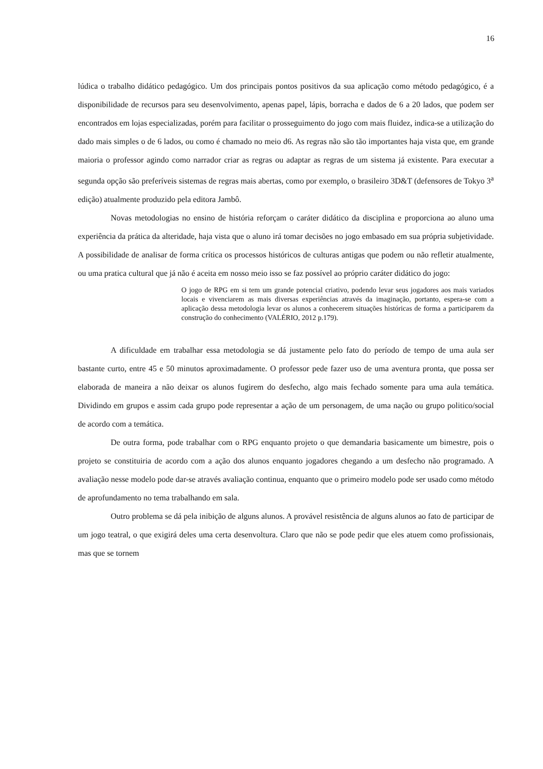16
lúdica o trabalho didático pedagógico. Um dos principais pontos positivos da sua aplicação como método pedagógico, é a disponibilidade de recursos para seu desenvolvimento, apenas papel, lápis, borracha e dados de 6 a 20 lados, que podem ser encontrados em lojas especializadas, porém para facilitar o prosseguimento do jogo com mais fluidez, indica-se a utilização do dado mais simples o de 6 lados, ou como é chamado no meio d6. As regras não são tão importantes haja vista que, em grande maioria o professor agindo como narrador criar as regras ou adaptar as regras de um sistema já existente. Para executar a segunda opção são preferíveis sistemas de regras mais abertas, como por exemplo, o brasileiro 3D&T (defensores de Tokyo 3<sup>a</sup> edição) atualmente produzido pela editora Jambô.
Novas metodologias no ensino de história reforçam o caráter didático da disciplina e proporciona ao aluno uma experiência da prática da alteridade, haja vista que o aluno irá tomar decisões no jogo embasado em sua própria subjetividade. A possibilidade de analisar de forma crítica os processos históricos de culturas antigas que podem ou não refletir atualmente, ou uma pratica cultural que já não é aceita em nosso meio isso se faz possível ao próprio caráter didático do jogo:
O jogo de RPG em si tem um grande potencial criativo, podendo levar seus jogadores aos mais variados locais e vivenciarem as mais diversas experiências através da imaginação, portanto, espera-se com a aplicação dessa metodologia levar os alunos a conhecerem situações históricas de forma a participarem da construção do conhecimento (VALÉRIO, 2012 p.179).
A dificuldade em trabalhar essa metodologia se dá justamente pelo fato do período de tempo de uma aula ser bastante curto, entre 45 e 50 minutos aproximadamente. O professor pede fazer uso de uma aventura pronta, que possa ser elaborada de maneira a não deixar os alunos fugirem do desfecho, algo mais fechado somente para uma aula temática. Dividindo em grupos e assim cada grupo pode representar a ação de um personagem, de uma nação ou grupo politico/social de acordo com a temática.
De outra forma, pode trabalhar com o RPG enquanto projeto o que demandaria basicamente um bimestre, pois o projeto se constituiria de acordo com a ação dos alunos enquanto jogadores chegando a um desfecho não programado. A avaliação nesse modelo pode dar-se através avaliação continua, enquanto que o primeiro modelo pode ser usado como método de aprofundamento no tema trabalhando em sala.
Outro problema se dá pela inibição de alguns alunos. A provável resistência de alguns alunos ao fato de participar de um jogo teatral, o que exigirá deles uma certa desenvoltura. Claro que não se pode pedir que eles atuem como profissionais, mas que se tornem